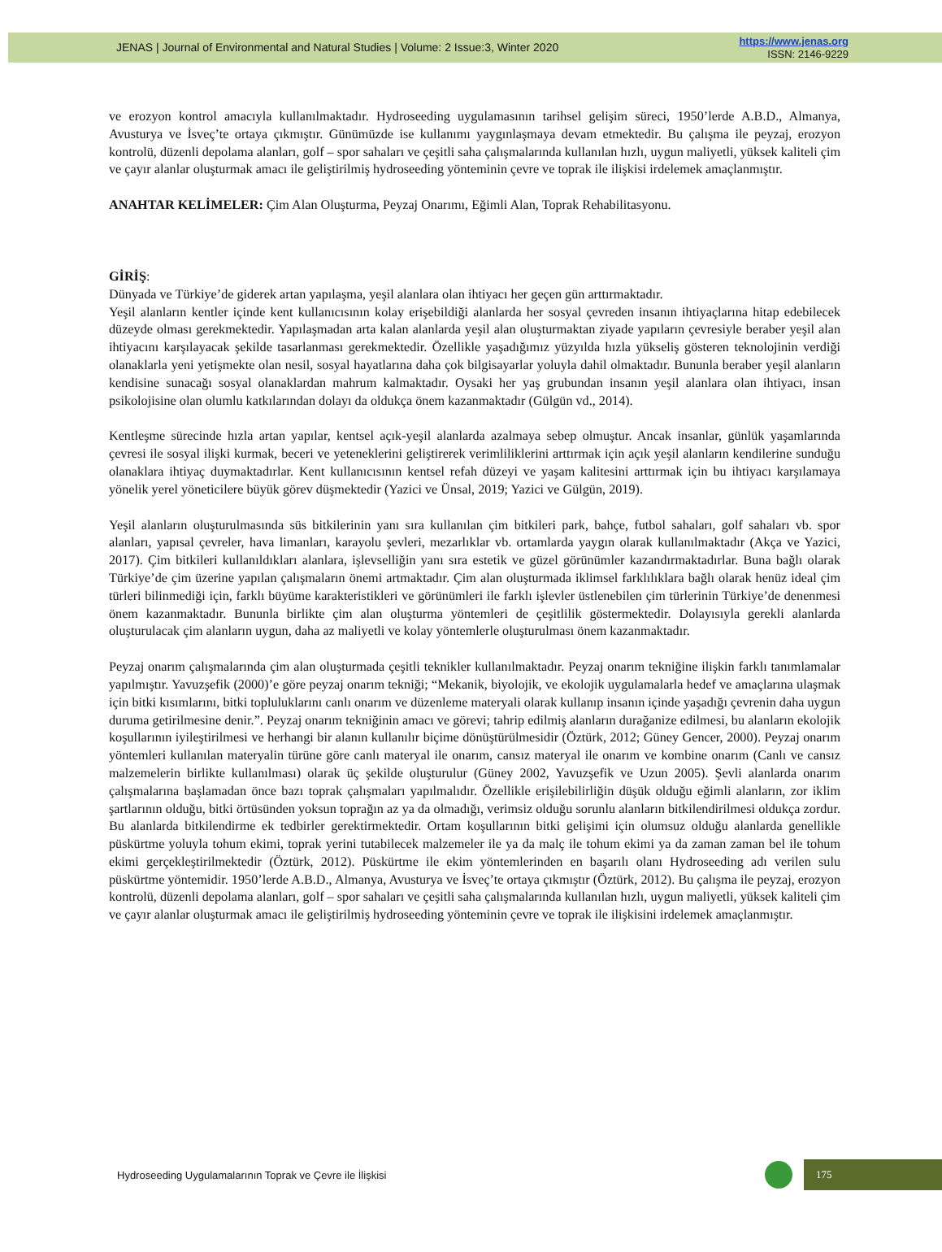JENAS | Journal of Environmental and Natural Studies | Volume: 2 Issue:3, Winter 2020
https://www.jenas.org
ISSN: 2146-9229
ve erozyon kontrol amacıyla kullanılmaktadır. Hydroseeding uygulamasının tarihsel gelişim süreci, 1950’lerde A.B.D., Almanya, Avusturya ve İsveç’te ortaya çıkmıştır. Günümüzde ise kullanımı yaygınlaşmaya devam etmektedir. Bu çalışma ile peyzaj, erozyon kontrolü, düzenli depolama alanları, golf – spor sahaları ve çeşitli saha çalışmalarında kullanılan hızlı, uygun maliyetli, yüksek kaliteli çim ve çayır alanlar oluşturmak amacı ile geliştirilmiş hydroseeding yönteminin çevre ve toprak ile ilişkisi irdelemek amaçlanmıştır.
ANAHTAR KELİMELER: Çim Alan Oluşturma, Peyzaj Onarımı, Eğimli Alan, Toprak Rehabilitasyonu.
GİRİŞ:
Dünyada ve Türkiye’de giderek artan yapılaşma, yeşil alanlara olan ihtiyacı her geçen gün arttırmaktadır.
Yeşil alanların kentler içinde kent kullanıcısının kolay erişebildiği alanlarda her sosyal çevreden insanın ihtiyaçlarına hitap edebilecek düzeyde olması gerekmektedir. Yapılaşmadan arta kalan alanlarda yeşil alan oluşturmaktan ziyade yapıların çevresiyle beraber yeşil alan ihtiyacını karşılayacak şekilde tasarlanması gerekmektedir. Özellikle yaşadığımız yüzyılda hızla yükseliş gösteren teknolojinin verdiği olanaklarla yeni yetişmekte olan nesil, sosyal hayatlarına daha çok bilgisayarlar yoluyla dahil olmaktadır. Bununla beraber yeşil alanların kendisine sunacağı sosyal olanaklardan mahrum kalmaktadır. Oysaki her yaş grubundan insanın yeşil alanlara olan ihtiyacı, insan psikolojisine olan olumlu katkılarından dolayı da oldukça önem kazanmaktadır (Gülgün vd., 2014).
Kentleşme sürecinde hızla artan yapılar, kentsel açık-yeşil alanlarda azalmaya sebep olmuştur. Ancak insanlar, günlük yaşamlarında çevresi ile sosyal ilişki kurmak, beceri ve yeteneklerini geliştirerek verimliliklerini arttırmak için açık yeşil alanların kendilerine sunduğu olanaklara ihtiyaç duymaktadırlar. Kent kullanıcısının kentsel refah düzeyi ve yaşam kalitesini arttırmak için bu ihtiyacı karşılamaya yönelik yerel yöneticilere büyük görev düşmektedir (Yazici ve Ünsal, 2019; Yazici ve Gülgün, 2019).
Yeşil alanların oluşturulmasında süs bitkilerinin yanı sıra kullanılan çim bitkileri park, bahçe, futbol sahaları, golf sahaları vb. spor alanları, yapısal çevreler, hava limanları, karayolu şevleri, mezarlıklar vb. ortamlarda yaygın olarak kullanılmaktadır (Akça ve Yazici, 2017). Çim bitkileri kullanıldıkları alanlara, işlevselliğin yanı sıra estetik ve güzel görünümler kazandırmaktadırlar. Buna bağlı olarak Türkiye’de çim üzerine yapılan çalışmaların önemi artmaktadır. Çim alan oluşturmada iklimsel farklılıklara bağlı olarak henüz ideal çim türleri bilinmediği için, farklı büyüme karakteristikleri ve görünümleri ile farklı işlevler üstlenebilen çim türlerinin Türkiye’de denenmesi önem kazanmaktadır. Bununla birlikte çim alan oluşturma yöntemleri de çeşitlilik göstermektedir. Dolayısıyla gerekli alanlarda oluşturulacak çim alanların uygun, daha az maliyetli ve kolay yöntemlerle oluşturulması önem kazanmaktadır.
Peyzaj onarım çalışmalarında çim alan oluşturmada çeşitli teknikler kullanılmaktadır. Peyzaj onarım tekniğine ilişkin farklı tanımlamalar yapılmıştır. Yavuzşefik (2000)’e göre peyzaj onarım tekniği; “Mekanik, biyolojik, ve ekolojik uygulamalarla hedef ve amaçlarına ulaşmak için bitki kısımlarını, bitki topluluklarını canlı onarım ve düzenleme materyali olarak kullanıp insanın içinde yaşadığı çevrenin daha uygun duruma getirilmesine denir.”. Peyzaj onarım tekniğinin amacı ve görevi; tahrip edilmiş alanların durağanize edilmesi, bu alanların ekolojik koşullarının iyileştirilmesi ve herhangi bir alanın kullanılır biçime dönüştürülmesidir (Öztürk, 2012; Güney Gencer, 2000). Peyzaj onarım yöntemleri kullanılan materyalin türüne göre canlı materyal ile onarım, cansız materyal ile onarım ve kombine onarım (Canlı ve cansız malzemelerin birlikte kullanılması) olarak üç şekilde oluşturulur (Güney 2002, Yavuzşefik ve Uzun 2005). Şevli alanlarda onarım çalışmalarına başlamadan önce bazı toprak çalışmaları yapılmalıdır. Özellikle erişilebilirliğin düşük olduğu eğimli alanların, zor iklim şartlarının olduğu, bitki örtüsünden yoksun toprağın az ya da olmadığı, verimsiz olduğu sorunlu alanların bitkilendirilmesi oldukça zordur. Bu alanlarda bitkilendirme ek tedbirler gerektirmektedir. Ortam koşullarının bitki gelişimi için olumsuz olduğu alanlarda genellikle püskürtme yoluyla tohum ekimi, toprak yerini tutabilecek malzemeler ile ya da malç ile tohum ekimi ya da zaman zaman bel ile tohum ekimi gerçekleştirilmektedir (Öztürk, 2012). Püskürtme ile ekim yöntemlerinden en başarılı olanı Hydroseeding adı verilen sulu püskürtme yöntemidir. 1950’lerde A.B.D., Almanya, Avusturya ve İsveç’te ortaya çıkmıştır (Öztürk, 2012). Bu çalışma ile peyzaj, erozyon kontrolü, düzenli depolama alanları, golf – spor sahaları ve çeşitli saha çalışmalarında kullanılan hızlı, uygun maliyetli, yüksek kaliteli çim ve çayır alanlar oluşturmak amacı ile geliştirilmiş hydroseeding yönteminin çevre ve toprak ile ilişkisini irdelemek amaçlanmıştır.
Hydroseeding Uygulamalarının Toprak ve Çevre ile İlişkisi
175